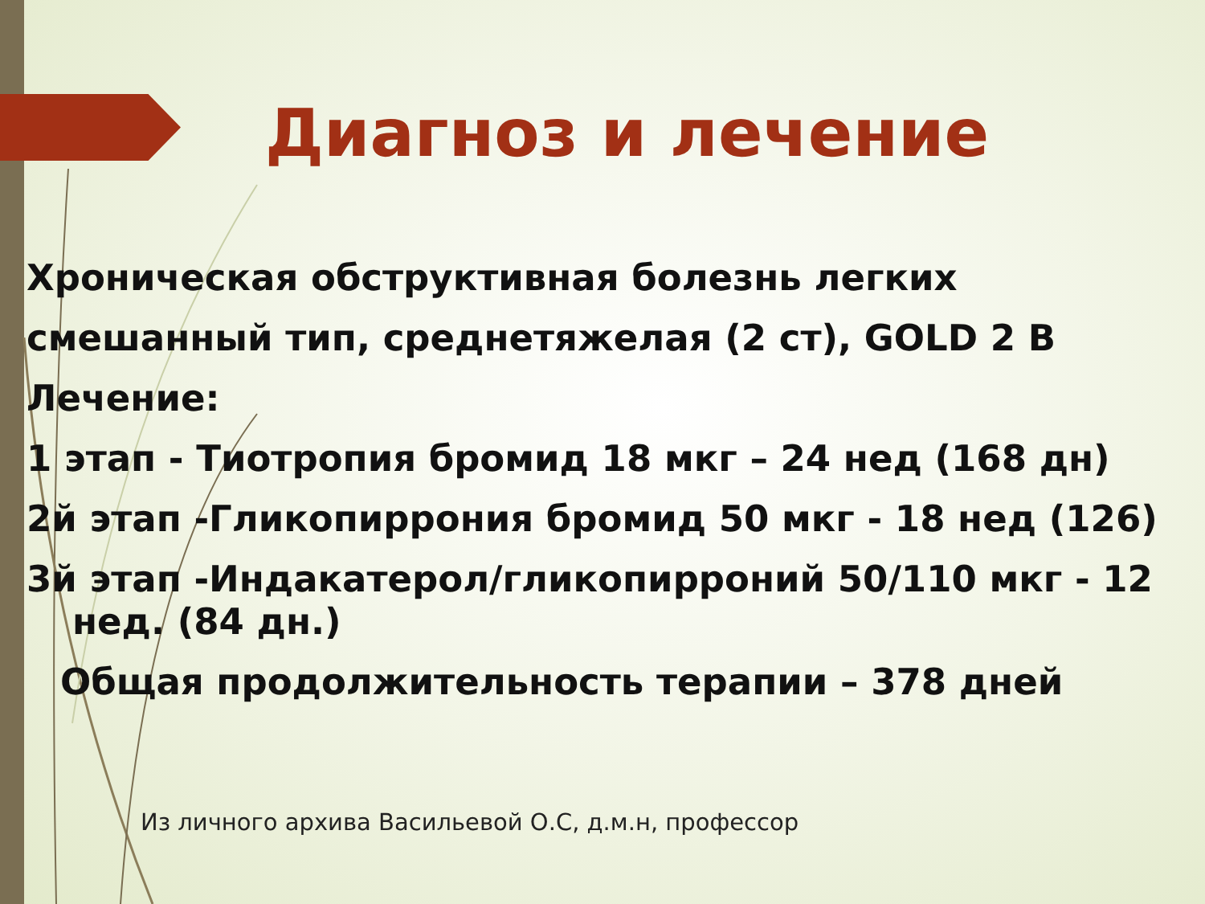Диагноз и лечение
Хроническая обструктивная болезнь легких
смешанный тип, среднетяжелая (2 ст), GOLD 2 B
Лечение:
1 этап - Тиотропия бромид 18 мкг – 24 нед (168 дн)
2й этап -Гликопиррония бромид 50 мкг - 18 нед (126)
3й этап -Индакатерол/гликопирроний 50/110 мкг - 12
нед. (84 дн.)
Общая продолжительность терапии – 378 дней
Из личного архива Васильевой О.С, д.м.н, профессор